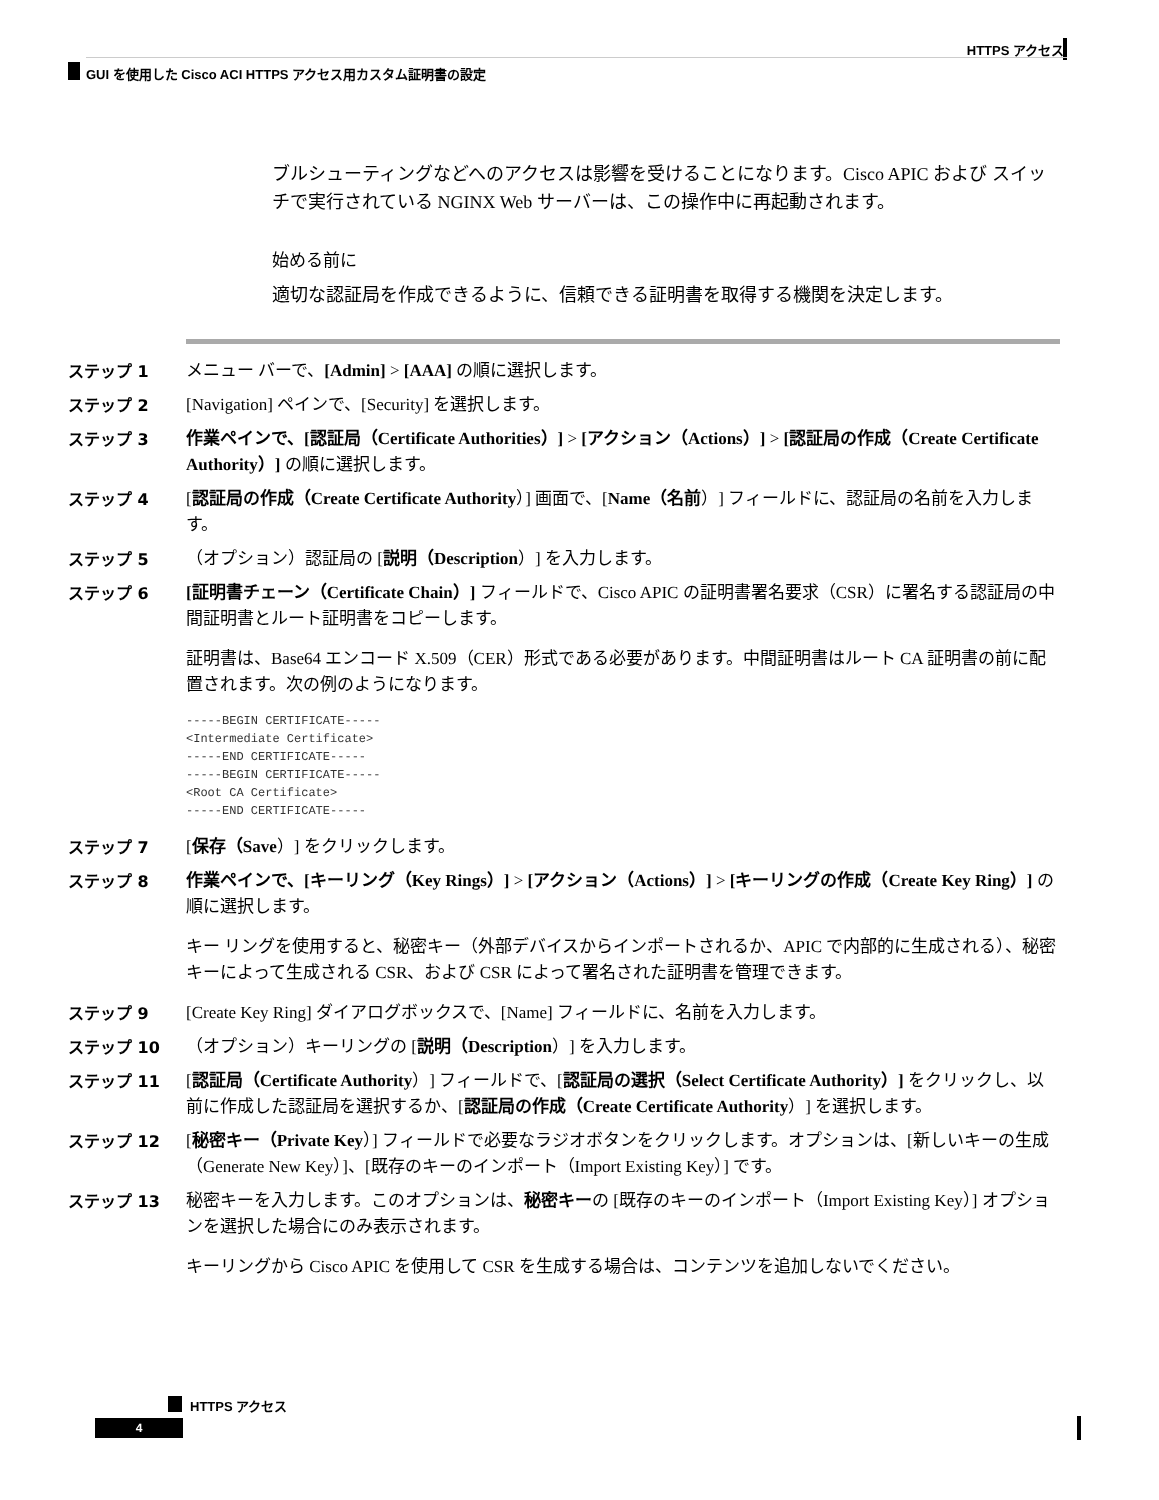HTTPS アクセス
GUI を使用した Cisco ACI HTTPS アクセス用カスタム証明書の設定
ブルシューティングなどへのアクセスは影響を受けることになります。Cisco APIC および スイッチで実行されている NGINX Web サーバーは、この操作中に再起動されます。
始める前に
適切な認証局を作成できるように、信頼できる証明書を取得する機関を決定します。
ステップ 1
メニュー バーで、[Admin] > [AAA] の順に選択します。
ステップ 2
[Navigation] ペインで、[Security] を選択します。
ステップ 3
作業ペインで、[認証局（Certificate Authorities）] > [アクション（Actions）] > [認証局の作成（Create Certificate Authority）] の順に選択します。
ステップ 4
[認証局の作成（Create Certificate Authority）] 画面で、[Name（名前）] フィールドに、認証局の名前を入力します。
ステップ 5
（オプション）認証局の [説明（Description）] を入力します。
ステップ 6
[証明書チェーン（Certificate Chain）] フィールドで、Cisco APIC の証明書署名要求（CSR）に署名する認証局の中間証明書とルート証明書をコピーします。
証明書は、Base64 エンコード X.509（CER）形式である必要があります。中間証明書はルート CA 証明書の前に配置されます。次の例のようになります。
-----BEGIN CERTIFICATE-----
<Intermediate Certificate>
-----END CERTIFICATE-----
-----BEGIN CERTIFICATE-----
<Root CA Certificate>
-----END CERTIFICATE-----
ステップ 7
[保存（Save）] をクリックします。
ステップ 8
作業ペインで、[キーリング（Key Rings）] > [アクション（Actions）] > [キーリングの作成（Create Key Ring）] の順に選択します。
キー リングを使用すると、秘密キー（外部デバイスからインポートされるか、APIC で内部的に生成される）、秘密キーによって生成される CSR、および CSR によって署名された証明書を管理できます。
ステップ 9
[Create Key Ring] ダイアログボックスで、[Name] フィールドに、名前を入力します。
ステップ 10
（オプション）キーリングの [説明（Description）] を入力します。
ステップ 11
[認証局（Certificate Authority）] フィールドで、[認証局の選択（Select Certificate Authority）] をクリックし、以前に作成した認証局を選択するか、[認証局の作成（Create Certificate Authority）] を選択します。
ステップ 12
[秘密キー（Private Key）] フィールドで必要なラジオボタンをクリックします。オプションは、[新しいキーの生成（Generate New Key）]、[既存のキーのインポート（Import Existing Key）] です。
ステップ 13
秘密キーを入力します。このオプションは、秘密キーの [既存のキーのインポート（Import Existing Key）] オプションを選択した場合にのみ表示されます。
キーリングから Cisco APIC を使用して CSR を生成する場合は、コンテンツを追加しないでください。
HTTPS アクセス
4